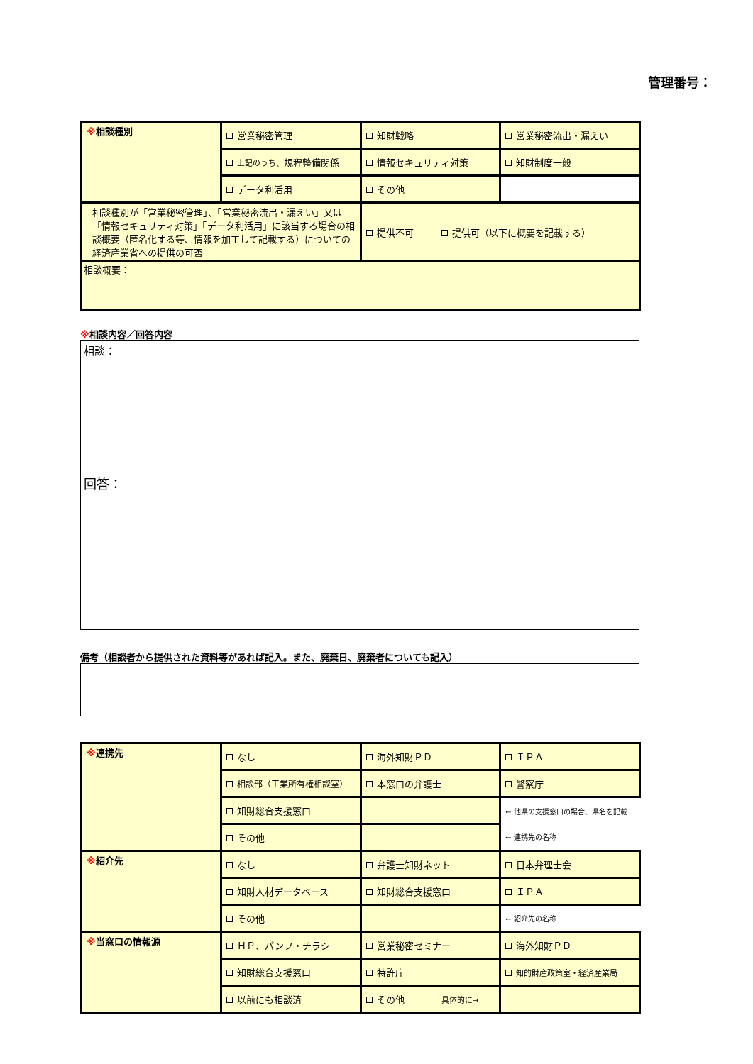管理番号：
| ※ 相談種別 | 営業秘密管理 | 知財戦略 | 営業秘密流出・漏えい |
| | 上記のうち、 規程整備関係 | 情報セキュリティ対策 | 知財制度一般 |
| | データ利活用 | その他 | |
| 相談種別が「営業秘密管理」、「営業秘密流出・漏えい」又は「情報セキュリティ対策」「データ利活用」に該当する場合の相談概要（匿名化する等、情報を加工して記載する）についての経済産業省への提供の可否 | | 提供不可 提供可（以下に概要を記載する） | |
| 相談概要： | | | |
※相談内容／回答内容
相談：
回答：
備考（相談者から提供された資料等があれば記入。また、廃棄日、廃棄者についても記入）
| ※ 連携先 | なし | 海外知財ＰＤ | ＩＰＡ |
| | 相談部（工業所有権相談室） | 本窓口の弁護士 | 警察庁 |
| | 知財総合支援窓口 | | ← 他県の支援窓口の場合、県名を記載 |
| | その他 | | ← 連携先の名称 |
| ※ 紹介先 | なし | 弁護士知財ネット | 日本弁理士会 |
| | 知財人材データベース | 知財総合支援窓口 | ＩＰＡ |
| | その他 | | ← 紹介先の名称 |
| ※ 当窓口の情報源 | ＨＰ、パンフ・チラシ | 営業秘密セミナー | 海外知財ＰＤ |
| | 知財総合支援窓口 | 特許庁 | 知的財産政策室・経済産業局 |
| | 以前にも相談済 | その他 具体的に→ | |